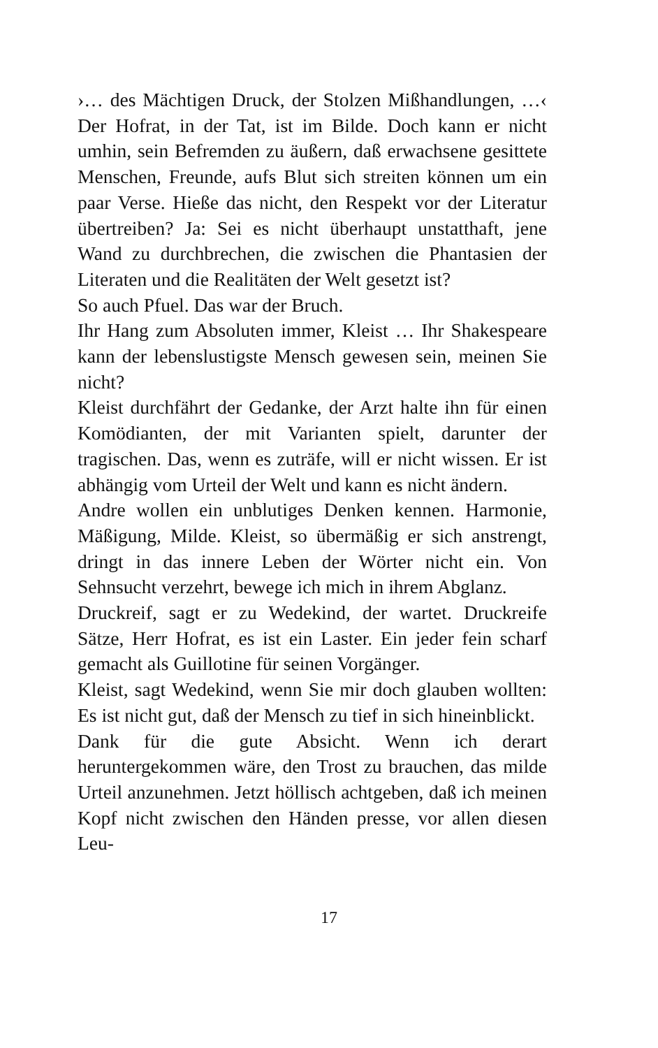›… des Mächtigen Druck, der Stolzen Mißhandlungen, …‹ Der Hofrat, in der Tat, ist im Bilde. Doch kann er nicht umhin, sein Befremden zu äußern, daß erwachsene gesittete Menschen, Freunde, aufs Blut sich streiten können um ein paar Verse. Hieße das nicht, den Respekt vor der Literatur übertreiben? Ja: Sei es nicht überhaupt unstatthaft, jene Wand zu durchbrechen, die zwischen die Phantasien der Literaten und die Realitäten der Welt gesetzt ist?
So auch Pfuel. Das war der Bruch.
Ihr Hang zum Absoluten immer, Kleist … Ihr Shakespeare kann der lebenslustigste Mensch gewesen sein, meinen Sie nicht?
Kleist durchfährt der Gedanke, der Arzt halte ihn für einen Komödianten, der mit Varianten spielt, darunter der tragischen. Das, wenn es zuträfe, will er nicht wissen. Er ist abhängig vom Urteil der Welt und kann es nicht ändern.
Andre wollen ein unblutiges Denken kennen. Harmonie, Mäßigung, Milde. Kleist, so übermäßig er sich anstrengt, dringt in das innere Leben der Wörter nicht ein. Von Sehnsucht verzehrt, bewege ich mich in ihrem Abglanz.
Druckreif, sagt er zu Wedekind, der wartet. Druckreife Sätze, Herr Hofrat, es ist ein Laster. Ein jeder fein scharf gemacht als Guillotine für seinen Vorgänger.
Kleist, sagt Wedekind, wenn Sie mir doch glauben wollten: Es ist nicht gut, daß der Mensch zu tief in sich hineinblickt.
Dank für die gute Absicht. Wenn ich derart heruntergekommen wäre, den Trost zu brauchen, das milde Urteil anzunehmen. Jetzt höllisch achtgeben, daß ich meinen Kopf nicht zwischen den Händen presse, vor allen diesen Leu-
17